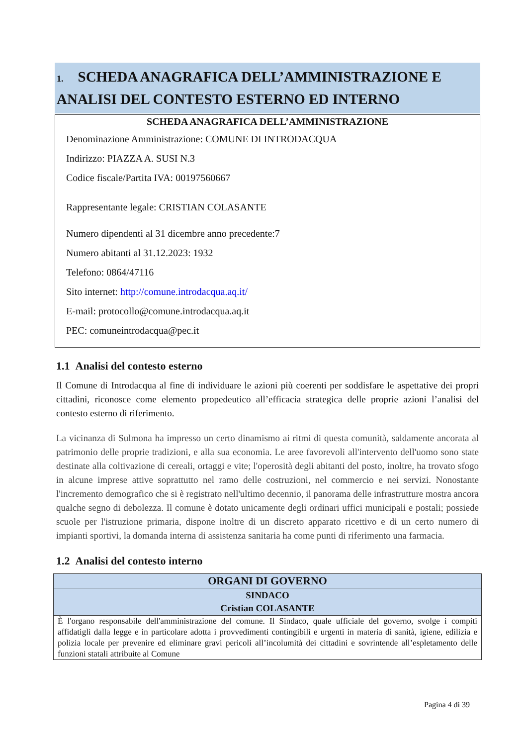1. SCHEDA ANAGRAFICA DELL’AMMINISTRAZIONE E ANALISI DEL CONTESTO ESTERNO ED INTERNO
SCHEDA ANAGRAFICA DELL’AMMINISTRAZIONE
Denominazione Amministrazione: COMUNE DI INTRODACQUA
Indirizzo: PIAZZA A. SUSI N.3
Codice fiscale/Partita IVA: 00197560667
Rappresentante legale: CRISTIAN COLASANTE
Numero dipendenti al 31 dicembre anno precedente:7
Numero abitanti al 31.12.2023: 1932
Telefono: 0864/47116
Sito internet: http://comune.introdacqua.aq.it/
E-mail: protocollo@comune.introdacqua.aq.it
PEC: comuneintrodacqua@pec.it
1.1 Analisi del contesto esterno
Il Comune di Introdacqua al fine di individuare le azioni più coerenti per soddisfare le aspettative dei propri cittadini, riconosce come elemento propedeutico all’efficacia strategica delle proprie azioni l’analisi del contesto esterno di riferimento.
La vicinanza di Sulmona ha impresso un certo dinamismo ai ritmi di questa comunità, saldamente ancorata al patrimonio delle proprie tradizioni, e alla sua economia. Le aree favorevoli all'intervento dell'uomo sono state destinate alla coltivazione di cereali, ortaggi e vite; l'operosità degli abitanti del posto, inoltre, ha trovato sfogo in alcune imprese attive soprattutto nel ramo delle costruzioni, nel commercio e nei servizi. Nonostante l'incremento demografico che si è registrato nell'ultimo decennio, il panorama delle infrastrutture mostra ancora qualche segno di debolezza. Il comune è dotato unicamente degli ordinari uffici municipali e postali; possiede scuole per l'istruzione primaria, dispone inoltre di un discreto apparato ricettivo e di un certo numero di impianti sportivi, la domanda interna di assistenza sanitaria ha come punti di riferimento una farmacia.
1.2 Analisi del contesto interno
| ORGANI DI GOVERNO |
| --- |
| SINDACO Cristian COLASANTE |
| È l'organo responsabile dell'amministrazione del comune. Il Sindaco, quale ufficiale del governo, svolge i compiti affidatigli dalla legge e in particolare adotta i provvedimenti contingibili e urgenti in materia di sanità, igiene, edilizia e polizia locale per prevenire ed eliminare gravi pericoli all’incolumità dei cittadini e sovrintende all’espletamento delle funzioni statali attribuite al Comune |
Pagina 4 di 39